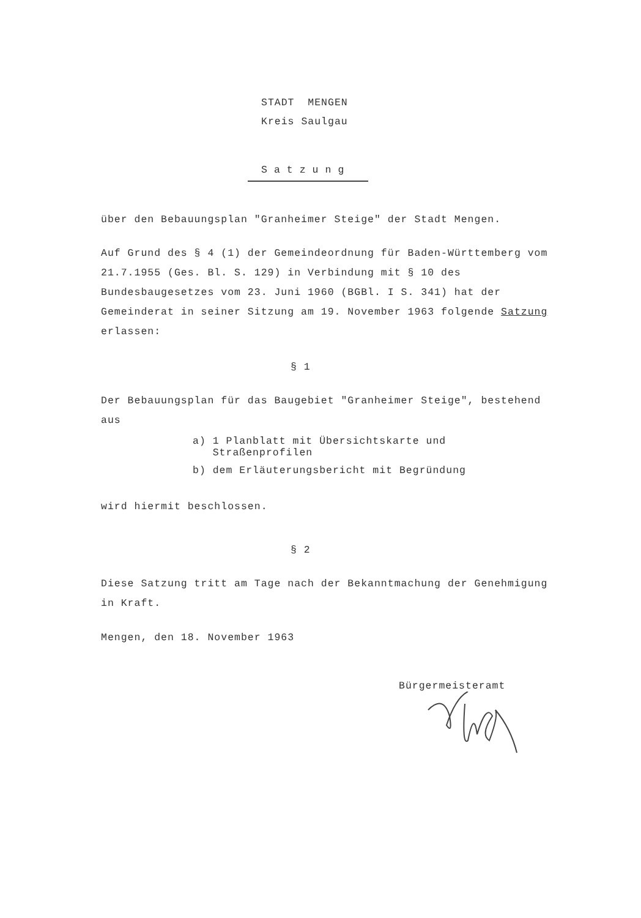STADT MENGEN
Kreis Saulgau
Satzung
über den Bebauungsplan "Granheimer Steige" der Stadt Mengen.
Auf Grund des § 4 (1) der Gemeindeordnung für Baden-Württemberg vom 21.7.1955 (Ges. Bl. S. 129) in Verbindung mit § 10 des Bundesbaugesetzes vom 23. Juni 1960 (BGBl. I S. 341) hat der Gemeinderat in seiner Sitzung am 19. November 1963 folgende Satzung erlassen:
§ 1
Der Bebauungsplan für das Baugebiet "Granheimer Steige", bestehend aus
a) 1 Planblatt mit Übersichtskarte und
Straßenprofilen
b) dem Erläuterungsbericht mit Begründung
wird hiermit beschlossen.
§ 2
Diese Satzung tritt am Tage nach der Bekanntmachung der Genehmigung in Kraft.
Mengen, den 18. November 1963
Bürgermeisteramt